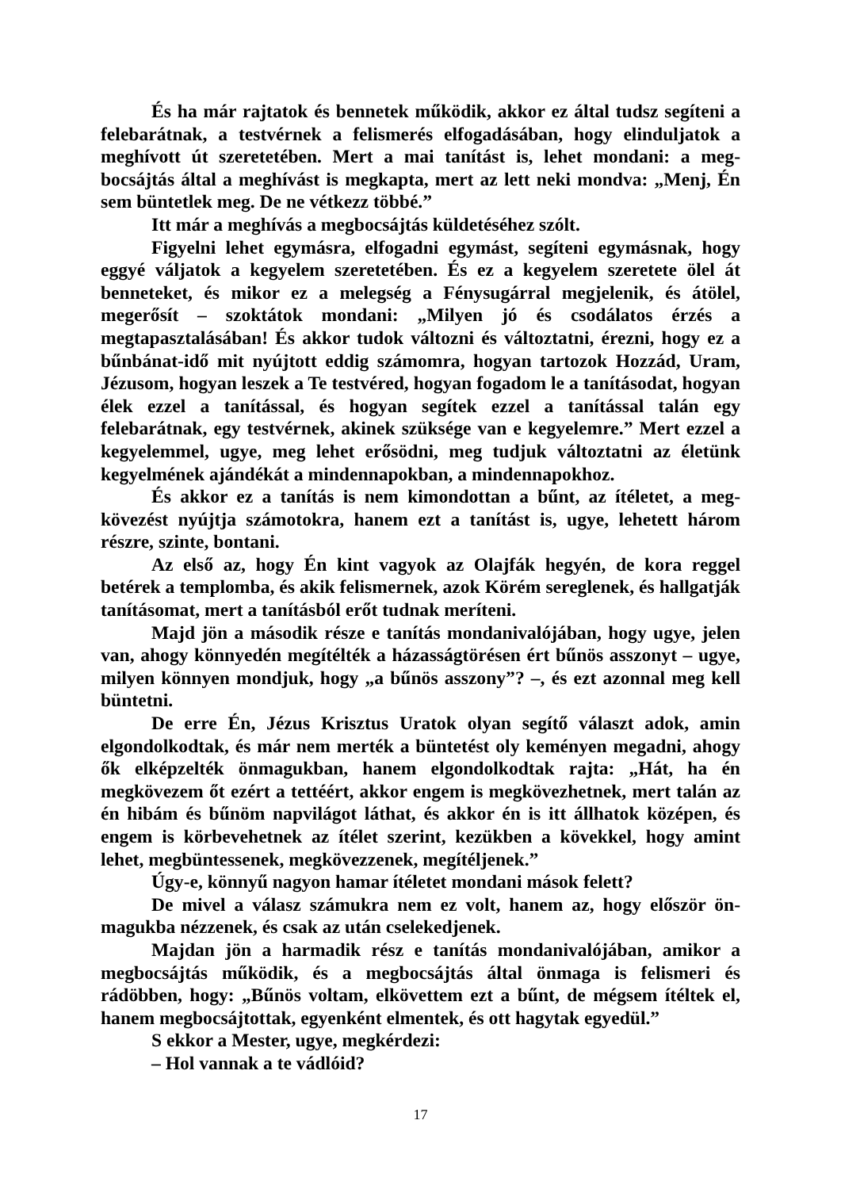És ha már rajtatok és bennetek működik, akkor ez által tudsz segíteni a felebarátnak, a testvérnek a felismerés elfogadásában, hogy elinduljatok a meghívott út szeretetében. Mert a mai tanítást is, lehet mondani: a meg­bocsájtás által a meghívást is megkapta, mert az lett neki mondva: „Menj, Én sem büntetlek meg. De ne vétkezz többé.”
Itt már a meghívás a megbocsájtás küldetéséhez szólt.
Figyelni lehet egymásra, elfogadni egymást, segíteni egymásnak, hogy eggyé váljatok a kegyelem szeretetében. És ez a kegyelem szeretete ölel át benneteket, és mikor ez a melegség a Fénysugárral megjelenik, és átölel, megerősít – szoktátok mondani: „Milyen jó és csodálatos érzés a megtapasztalásában! És akkor tudok változni és változtatni, érezni, hogy ez a bűnbánat-idő mit nyújtott eddig számomra, hogyan tartozok Hozzád, Uram, Jézusom, hogyan leszek a Te testvéred, hogyan fogadom le a taní­tásodat, hogyan élek ezzel a tanítással, és hogyan segítek ezzel a tanítással talán egy felebarátnak, egy testvérnek, akinek szüksége van e kegyelemre.” Mert ezzel a kegyelemmel, ugye, meg lehet erősödni, meg tudjuk változtatni az életünk kegyelmének ajándékát a mindennapokban, a mindennapokhoz.
És akkor ez a tanítás is nem kimondottan a bűnt, az ítéletet, a meg­kövezést nyújtja számotokra, hanem ezt a tanítást is, ugye, lehetett három részre, szinte, bontani.
Az első az, hogy Én kint vagyok az Olajfák hegyén, de kora reggel betérek a templomba, és akik felismernek, azok Körém sereglenek, és hall­gatják tanításomat, mert a tanításból erőt tudnak meríteni.
Majd jön a második része e tanítás mondanivalójában, hogy ugye, jelen van, ahogy könnyedén megítélték a házasságtörésen ért bűnös asszonyt – ugye, milyen könnyen mondjuk, hogy „a bűnös asszony”? –, és ezt azonnal meg kell büntetni.
De erre Én, Jézus Krisztus Uratok olyan segítő választ adok, amin elgondolkodtak, és már nem merték a büntetést oly keményen megadni, ahogy ők elképzelték önmagukban, hanem elgondolkodtak rajta: „Hát, ha én megkövezem őt ezért a tettéért, akkor engem is megkövezhetnek, mert talán az én hibám és bűnöm napvilágot láthat, és akkor én is itt állhatok középen, és engem is körbevehetnek az ítélet szerint, kezükben a kövekkel, hogy amint lehet, megbüntessenek, megkövezzenek, megítéljenek.”
Úgy-e, könnyű nagyon hamar ítéletet mondani mások felett?
De mivel a válasz számukra nem ez volt, hanem az, hogy először ön­magukba nézzenek, és csak az után cselekedjenek.
Majdan jön a harmadik rész e tanítás mondanivalójában, amikor a megbocsájtás működik, és a megbocsájtás által önmaga is felismeri és rádöbben, hogy: „Bűnös voltam, elkövettem ezt a bűnt, de mégsem ítéltek el, hanem megbocsájtottak, egyenként elmentek, és ott hagytak egyedül.”
S ekkor a Mester, ugye, megkérdezi:
– Hol vannak a te vádlóid?
17